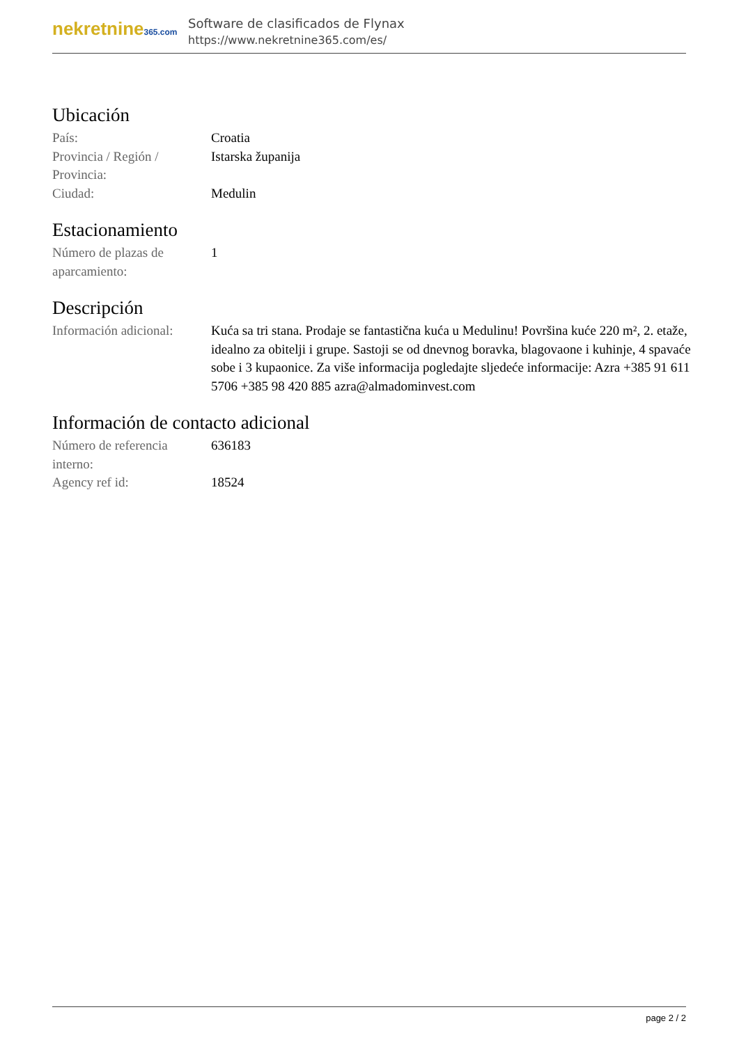nekretnine365.com
Software de clasificados de Flynax
https://www.nekretnine365.com/es/
Ubicación
| País: | Croatia |
| Provincia / Región / Provincia: | Istarska županija |
| Ciudad: | Medulin |
Estacionamiento
| Número de plazas de aparcamiento: | 1 |
Descripción
| Información adicional: | Kuća sa tri stana. Prodaje se fantastična kuća u Medulinu! Površina kuće 220 m², 2. etaže, idealno za obitelji i grupe. Sastoji se od dnevnog boravka, blagovaone i kuhinje, 4 spavaće sobe i 3 kupaonice. Za više informacija pogledajte sljedeće informacije: Azra +385 91 611 5706 +385 98 420 885 azra@almadominvest.com |
Información de contacto adicional
| Número de referencia interno: | 636183 |
| Agency ref id: | 18524 |
page 2 / 2